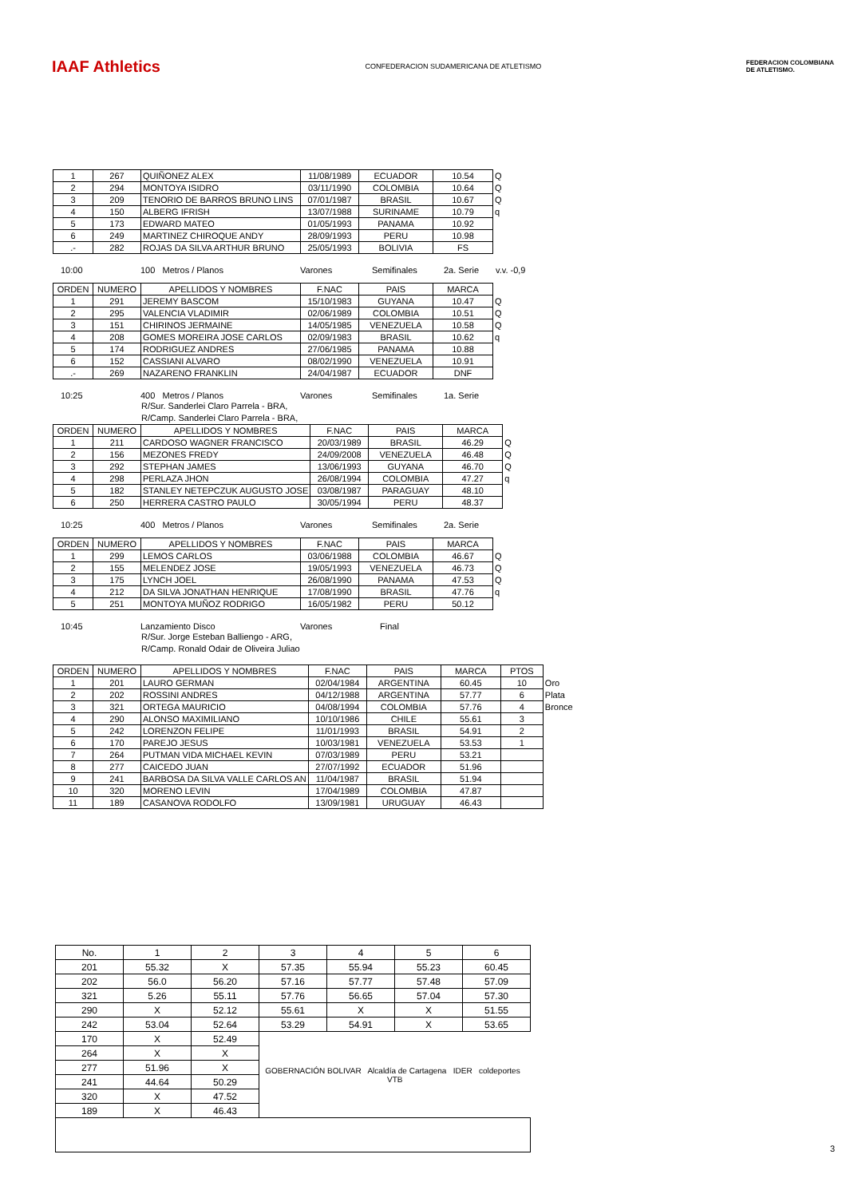IAAF Athletics
CONFEDERACION SUDAMERICANA DE ATLETISMO
FEDERACION COLOMBIANA
DE ATLETISMO.
| 1 | 267 | QUIÑONEZ ALEX | 11/08/1989 | ECUADOR | 10.54 | Q |
| 2 | 294 | MONTOYA ISIDRO | 03/11/1990 | COLOMBIA | 10.64 | Q |
| 3 | 209 | TENORIO DE BARROS BRUNO LINS | 07/01/1987 | BRASIL | 10.67 | Q |
| 4 | 150 | ALBERG IFRISH | 13/07/1988 | SURINAME | 10.79 | q |
| 5 | 173 | EDWARD MATEO | 01/05/1993 | PANAMA | 10.92 | |
| 6 | 249 | MARTINEZ CHIROQUE ANDY | 28/09/1993 | PERU | 10.98 | |
| .- | 282 | ROJAS DA SILVA ARTHUR BRUNO | 25/05/1993 | BOLIVIA | FS | |
10:00 100 Metros / Planos Varones Semifinales 2a. Serie v.v. -0,9
| ORDEN | NUMERO | APELLIDOS Y NOMBRES | F.NAC | PAIS | MARCA | |
| 1 | 291 | JEREMY BASCOM | 15/10/1983 | GUYANA | 10.47 | Q |
| 2 | 295 | VALENCIA VLADIMIR | 02/06/1989 | COLOMBIA | 10.51 | Q |
| 3 | 151 | CHIRINOS JERMAINE | 14/05/1985 | VENEZUELA | 10.58 | Q |
| 4 | 208 | GOMES MOREIRA JOSE CARLOS | 02/09/1983 | BRASIL | 10.62 | q |
| 5 | 174 | RODRIGUEZ ANDRES | 27/06/1985 | PANAMA | 10.88 | |
| 6 | 152 | CASSIANI ALVARO | 08/02/1990 | VENEZUELA | 10.91 | |
| .- | 269 | NAZARENO FRANKLIN | 24/04/1987 | ECUADOR | DNF | |
10:25 400 Metros / Planos Varones Semifinales 1a. Serie
R/Sur. Sanderlei Claro Parrela - BRA,
R/Camp. Sanderlei Claro Parrela - BRA,
| ORDEN | NUMERO | APELLIDOS Y NOMBRES | F.NAC | PAIS | MARCA | |
| 1 | 211 | CARDOSO WAGNER FRANCISCO | 20/03/1989 | BRASIL | 46.29 | Q |
| 2 | 156 | MEZONES FREDY | 24/09/2008 | VENEZUELA | 46.48 | Q |
| 3 | 292 | STEPHAN JAMES | 13/06/1993 | GUYANA | 46.70 | Q |
| 4 | 298 | PERLAZA JHON | 26/08/1994 | COLOMBIA | 47.27 | q |
| 5 | 182 | STANLEY NETEPCZUK AUGUSTO JOSE | 03/08/1987 | PARAGUAY | 48.10 | |
| 6 | 250 | HERRERA CASTRO PAULO | 30/05/1994 | PERU | 48.37 | |
10:25 400 Metros / Planos Varones Semifinales 2a. Serie
| ORDEN | NUMERO | APELLIDOS Y NOMBRES | F.NAC | PAIS | MARCA | |
| 1 | 299 | LEMOS CARLOS | 03/06/1988 | COLOMBIA | 46.67 | Q |
| 2 | 155 | MELENDEZ JOSE | 19/05/1993 | VENEZUELA | 46.73 | Q |
| 3 | 175 | LYNCH JOEL | 26/08/1990 | PANAMA | 47.53 | Q |
| 4 | 212 | DA SILVA JONATHAN HENRIQUE | 17/08/1990 | BRASIL | 47.76 | q |
| 5 | 251 | MONTOYA MUÑOZ RODRIGO | 16/05/1982 | PERU | 50.12 | |
10:45 Lanzamiento Disco Varones Final
R/Sur. Jorge Esteban Balliengo - ARG,
R/Camp. Ronald Odair de Oliveira Juliao
| ORDEN | NUMERO | APELLIDOS Y NOMBRES | F.NAC | PAIS | MARCA | PTOS | |
| 1 | 201 | LAURO GERMAN | 02/04/1984 | ARGENTINA | 60.45 | 10 | Oro |
| 2 | 202 | ROSSINI ANDRES | 04/12/1988 | ARGENTINA | 57.77 | 6 | Plata |
| 3 | 321 | ORTEGA MAURICIO | 04/08/1994 | COLOMBIA | 57.76 | 4 | Bronce |
| 4 | 290 | ALONSO MAXIMILIANO | 10/10/1986 | CHILE | 55.61 | 3 | |
| 5 | 242 | LORENZON FELIPE | 11/01/1993 | BRASIL | 54.91 | 2 | |
| 6 | 170 | PAREJO JESUS | 10/03/1981 | VENEZUELA | 53.53 | 1 | |
| 7 | 264 | PUTMAN VIDA MICHAEL KEVIN | 07/03/1989 | PERU | 53.21 | | |
| 8 | 277 | CAICEDO JUAN | 27/07/1992 | ECUADOR | 51.96 | | |
| 9 | 241 | BARBOSA DA SILVA VALLE CARLOS AN | 11/04/1987 | BRASIL | 51.94 | | |
| 10 | 320 | MORENO LEVIN | 17/04/1989 | COLOMBIA | 47.87 | | |
| 11 | 189 | CASANOVA RODOLFO | 13/09/1981 | URUGUAY | 46.43 | | |
| No. | 1 | 2 | 3 | 4 | 5 | 6 |
| 201 | 55.32 | X | 57.35 | 55.94 | 55.23 | 60.45 |
| 202 | 56.0 | 56.20 | 57.16 | 57.77 | 57.48 | 57.09 |
| 321 | 5.26 | 55.11 | 57.76 | 56.65 | 57.04 | 57.30 |
| 290 | X | 52.12 | 55.61 | X | X | 51.55 |
| 242 | 53.04 | 52.64 | 53.29 | 54.91 | X | 53.65 |
| 170 | X | 52.49 | GOBERNACIÓN BOLIVAR Alcaldía de Cartagena IDER coldeportes VTB | | | |
| 264 | X | X | | | | |
| 277 | 51.96 | X | | | | |
| 241 | 44.64 | 50.29 | | | | |
| 320 | X | 47.52 | | | | |
| 189 | X | 46.43 | | | | |
3